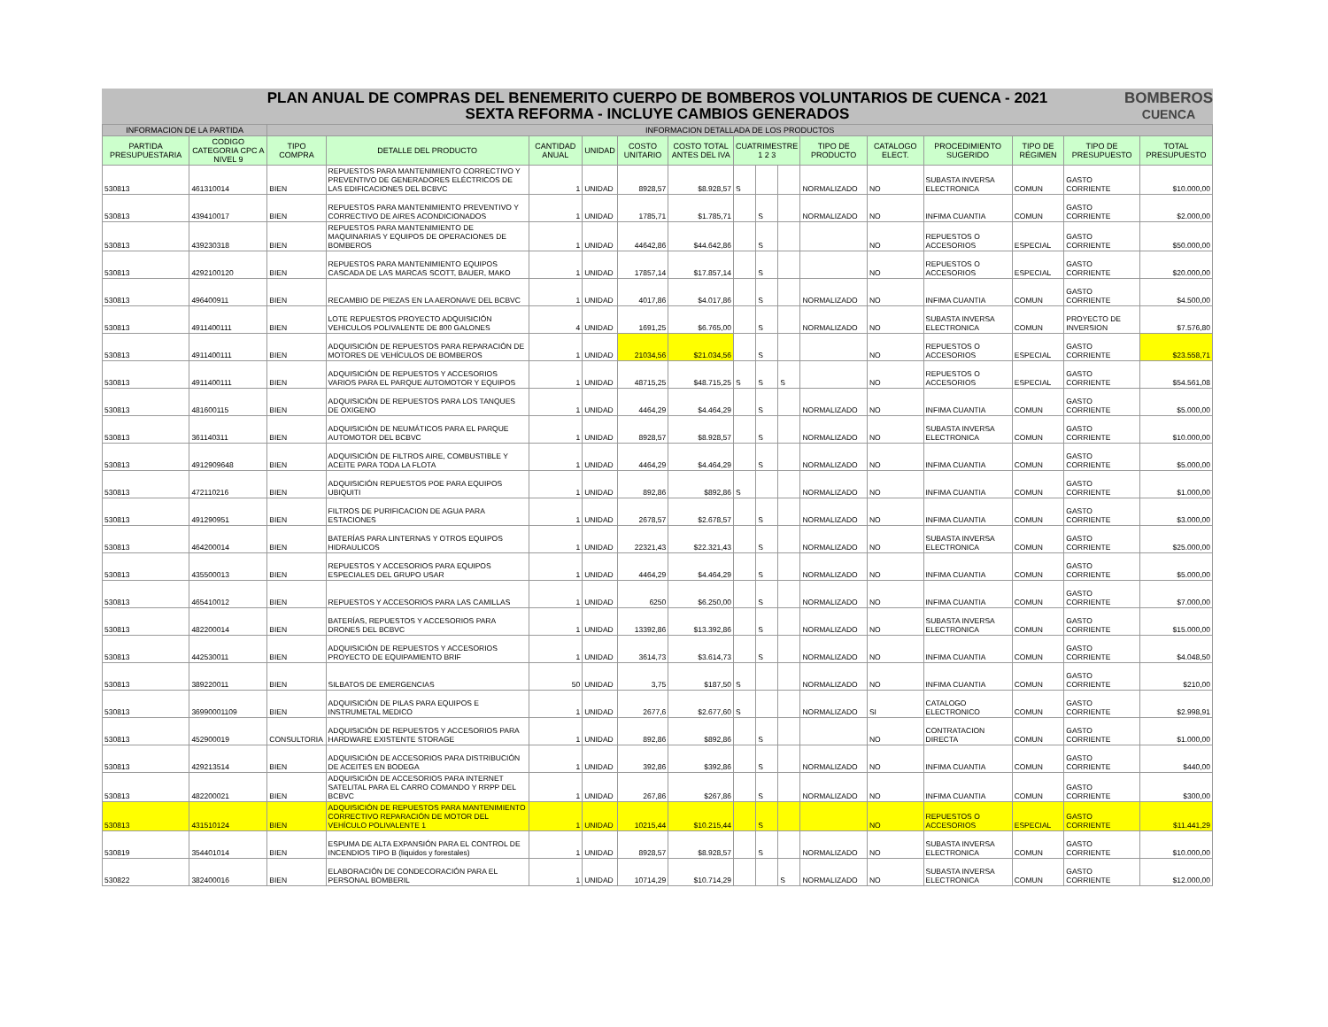PLAN ANUAL DE COMPRAS DEL BENEMERITO CUERPO DE BOMBEROS VOLUNTARIOS DE CUENCA - 2021
SEXTA REFORMA - INCLUYE CAMBIOS GENERADOS
BOMBEROS
CUENCA
| INFORMACION DE LA PARTIDA | | INFORMACION DETALLADA DE LOS PRODUCTOS | | | | | | | | | | | | | | |
| PARTIDA PRESUPUESTARIA | CODIGO CATEGORIA CPC A NIVEL 9 | TIPO COMPRA | DETALLE DEL PRODUCTO | CANTIDAD ANUAL | UNIDAD | COSTO UNITARIO | COSTO TOTAL ANTES DEL IVA | CUATRIMESTRE 1 2 3 | | | TIPO DE PRODUCTO | CATALOGO ELECT. | PROCEDIMIENTO SUGERIDO | TIPO DE RÉGIMEN | TIPO DE PRESUPUESTO | TOTAL PRESUPUESTO |
| 530813 | 461310014 | BIEN | REPUESTOS PARA MANTENIMIENTO CORRECTIVO Y PREVENTIVO DE GENERADORES ELÉCTRICOS DE LAS EDIFICACIONES DEL BCBVC | 1 | UNIDAD | 8928,57 | $8.928,57 | S | | | NORMALIZADO | NO | SUBASTA INVERSA ELECTRONICA | COMUN | GASTO CORRIENTE | $10.000,00 |
| 530813 | 439410017 | BIEN | REPUESTOS PARA MANTENIMIENTO PREVENTIVO Y CORRECTIVO DE AIRES ACONDICIONADOS | 1 | UNIDAD | 1785,71 | $1.785,71 | | S | | NORMALIZADO | NO | INFIMA CUANTIA | COMUN | GASTO CORRIENTE | $2.000,00 |
| 530813 | 439230318 | BIEN | REPUESTOS PARA MANTENIMIENTO DE MAQUINARIAS Y EQUIPOS DE OPERACIONES DE BOMBEROS | 1 | UNIDAD | 44642,86 | $44.642,86 | | S | | | NO | REPUESTOS O ACCESORIOS | ESPECIAL | GASTO CORRIENTE | $50.000,00 |
| 530813 | 4292100120 | BIEN | REPUESTOS PARA MANTENIMIENTO EQUIPOS CASCADA DE LAS MARCAS SCOTT, BAUER, MAKO | 1 | UNIDAD | 17857,14 | $17.857,14 | | S | | | NO | REPUESTOS O ACCESORIOS | ESPECIAL | GASTO CORRIENTE | $20.000,00 |
| 530813 | 496400911 | BIEN | RECAMBIO DE PIEZAS EN LA AERONAVE DEL BCBVC | 1 | UNIDAD | 4017,86 | $4.017,86 | | S | | NORMALIZADO | NO | INFIMA CUANTIA | COMUN | GASTO CORRIENTE | $4.500,00 |
| 530813 | 4911400111 | BIEN | LOTE REPUESTOS PROYECTO ADQUISICIÓN VEHICULOS POLIVALENTE DE 800 GALONES | 4 | UNIDAD | 1691,25 | $6.765,00 | | S | | NORMALIZADO | NO | SUBASTA INVERSA ELECTRONICA | COMUN | PROYECTO DE INVERSION | $7.576,80 |
| 530813 | 4911400111 | BIEN | ADQUISICIÓN DE REPUESTOS PARA REPARACIÓN DE MOTORES DE VEHÍCULOS DE BOMBEROS | 1 | UNIDAD | 21034,56 | $21.034,56 | | S | | | NO | REPUESTOS O ACCESORIOS | ESPECIAL | GASTO CORRIENTE | $23.558,71 |
| 530813 | 4911400111 | BIEN | ADQUISICIÓN DE REPUESTOS Y ACCESORIOS VARIOS PARA EL PARQUE AUTOMOTOR Y EQUIPOS | 1 | UNIDAD | 48715,25 | $48.715,25 | S | S | S | | NO | REPUESTOS O ACCESORIOS | ESPECIAL | GASTO CORRIENTE | $54.561,08 |
| 530813 | 481600115 | BIEN | ADQUISICIÓN DE REPUESTOS PARA LOS TANQUES DE OXIGENO | 1 | UNIDAD | 4464,29 | $4.464,29 | | S | | NORMALIZADO | NO | INFIMA CUANTIA | COMUN | GASTO CORRIENTE | $5.000,00 |
| 530813 | 361140311 | BIEN | ADQUISICIÓN DE NEUMÁTICOS PARA EL PARQUE AUTOMOTOR DEL BCBVC | 1 | UNIDAD | 8928,57 | $8.928,57 | | S | | NORMALIZADO | NO | SUBASTA INVERSA ELECTRONICA | COMUN | GASTO CORRIENTE | $10.000,00 |
| 530813 | 4912909648 | BIEN | ADQUISICIÓN DE FILTROS AIRE, COMBUSTIBLE Y ACEITE PARA TODA LA FLOTA | 1 | UNIDAD | 4464,29 | $4.464,29 | | S | | NORMALIZADO | NO | INFIMA CUANTIA | COMUN | GASTO CORRIENTE | $5.000,00 |
| 530813 | 472110216 | BIEN | ADQUISICIÓN REPUESTOS POE PARA EQUIPOS UBIQUITI | 1 | UNIDAD | 892,86 | $892,86 | S | | | NORMALIZADO | NO | INFIMA CUANTIA | COMUN | GASTO CORRIENTE | $1.000,00 |
| 530813 | 491290951 | BIEN | FILTROS DE PURIFICACION DE AGUA PARA ESTACIONES | 1 | UNIDAD | 2678,57 | $2.678,57 | | S | | NORMALIZADO | NO | INFIMA CUANTIA | COMUN | GASTO CORRIENTE | $3.000,00 |
| 530813 | 464200014 | BIEN | BATERÍAS PARA LINTERNAS Y OTROS EQUIPOS HIDRAULICOS | 1 | UNIDAD | 22321,43 | $22.321,43 | | S | | NORMALIZADO | NO | SUBASTA INVERSA ELECTRONICA | COMUN | GASTO CORRIENTE | $25.000,00 |
| 530813 | 435500013 | BIEN | REPUESTOS Y ACCESORIOS PARA EQUIPOS ESPECIALES DEL GRUPO USAR | 1 | UNIDAD | 4464,29 | $4.464,29 | | S | | NORMALIZADO | NO | INFIMA CUANTIA | COMUN | GASTO CORRIENTE | $5.000,00 |
| 530813 | 465410012 | BIEN | REPUESTOS Y ACCESORIOS PARA LAS CAMILLAS | 1 | UNIDAD | 6250 | $6.250,00 | | S | | NORMALIZADO | NO | INFIMA CUANTIA | COMUN | GASTO CORRIENTE | $7.000,00 |
| 530813 | 482200014 | BIEN | BATERÍAS, REPUESTOS Y ACCESORIOS PARA DRONES DEL BCBVC | 1 | UNIDAD | 13392,86 | $13.392,86 | | S | | NORMALIZADO | NO | SUBASTA INVERSA ELECTRONICA | COMUN | GASTO CORRIENTE | $15.000,00 |
| 530813 | 442530011 | BIEN | ADQUISICIÓN DE REPUESTOS Y ACCESORIOS PROYECTO DE EQUIPAMIENTO BRIF | 1 | UNIDAD | 3614,73 | $3.614,73 | | S | | NORMALIZADO | NO | INFIMA CUANTIA | COMUN | GASTO CORRIENTE | $4.048,50 |
| 530813 | 389220011 | BIEN | SILBATOS DE EMERGENCIAS | 50 | UNIDAD | 3,75 | $187,50 | S | | | NORMALIZADO | NO | INFIMA CUANTIA | COMUN | GASTO CORRIENTE | $210,00 |
| 530813 | 36990001109 | BIEN | ADQUISICIÓN DE PILAS PARA EQUIPOS E INSTRUMETAL MEDICO | 1 | UNIDAD | 2677,6 | $2.677,60 | S | | | NORMALIZADO | SI | CATALOGO ELECTRONICO | COMUN | GASTO CORRIENTE | $2.998,91 |
| 530813 | 452900019 | CONSULTORIA | ADQUISICIÓN DE REPUESTOS Y ACCESORIOS PARA HARDWARE EXISTENTE STORAGE | 1 | UNIDAD | 892,86 | $892,86 | | S | | | NO | CONTRATACION DIRECTA | COMUN | GASTO CORRIENTE | $1.000,00 |
| 530813 | 429213514 | BIEN | ADQUISICIÓN DE ACCESORIOS PARA DISTRIBUCIÓN DE ACEITES EN BODEGA | 1 | UNIDAD | 392,86 | $392,86 | | S | | NORMALIZADO | NO | INFIMA CUANTIA | COMUN | GASTO CORRIENTE | $440,00 |
| 530813 | 482200021 | BIEN | ADQUISICIÓN DE ACCESORIOS PARA INTERNET SATELITAL PARA EL CARRO COMANDO Y RRPP DEL BCBVC | 1 | UNIDAD | 267,86 | $267,86 | | S | | NORMALIZADO | NO | INFIMA CUANTIA | COMUN | GASTO CORRIENTE | $300,00 |
| 530813 | 431510124 | BIEN | ADQUISICIÓN DE REPUESTOS PARA MANTENIMIENTO CORRECTIVO REPARACIÓN DE MOTOR DEL VEHÍCULO POLIVALENTE 1 | 1 | UNIDAD | 10215,44 | $10.215,44 | | S | | | NO | REPUESTOS O ACCESORIOS | ESPECIAL | GASTO CORRIENTE | $11.441,29 |
| 530819 | 354401014 | BIEN | ESPUMA DE ALTA EXPANSIÓN PARA EL CONTROL DE INCENDIOS TIPO B (liquidos y forestales) | 1 | UNIDAD | 8928,57 | $8.928,57 | | S | | NORMALIZADO | NO | SUBASTA INVERSA ELECTRONICA | COMUN | GASTO CORRIENTE | $10.000,00 |
| 530822 | 382400016 | BIEN | ELABORACIÓN DE CONDECORACIÓN PARA EL PERSONAL BOMBERIL | 1 | UNIDAD | 10714,29 | $10.714,29 | | | S | NORMALIZADO | NO | SUBASTA INVERSA ELECTRONICA | COMUN | GASTO CORRIENTE | $12.000,00 |